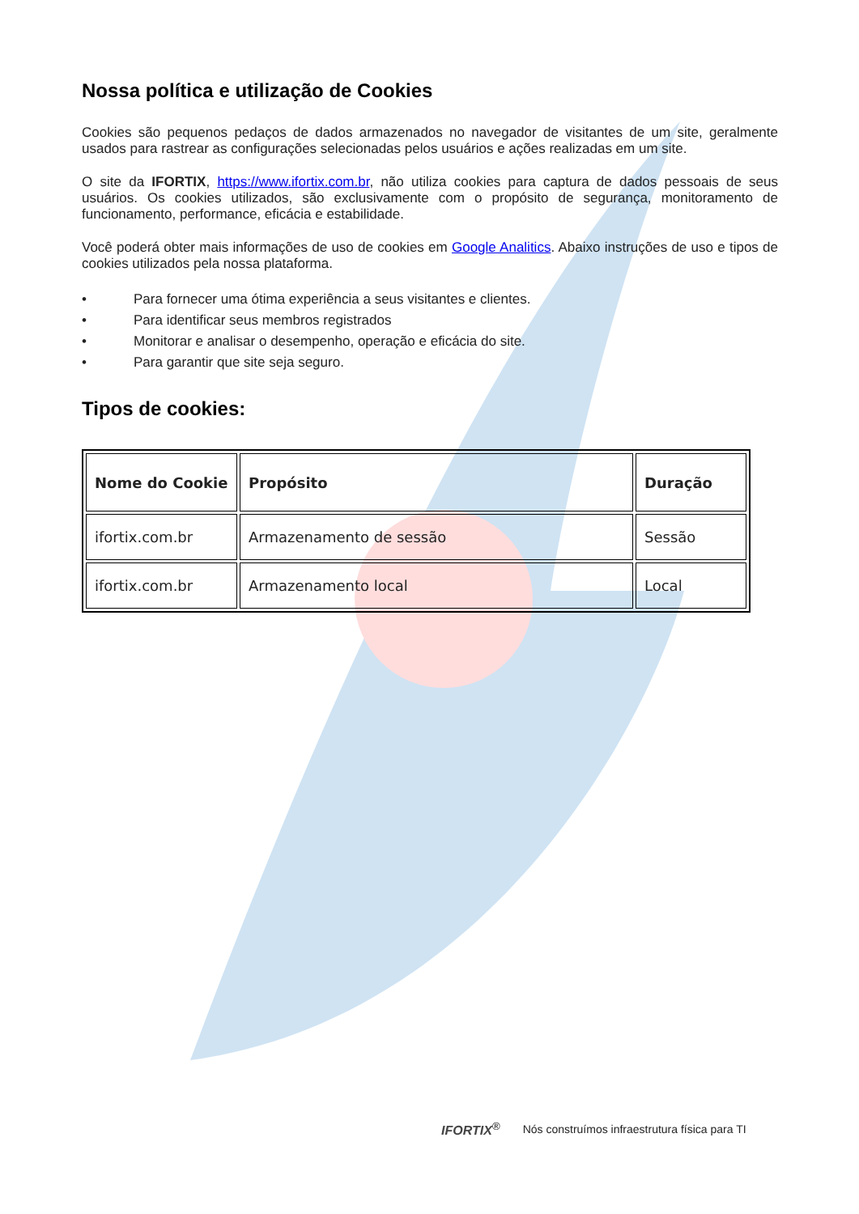Nossa política e utilização de Cookies
Cookies são pequenos pedaços de dados armazenados no navegador de visitantes de um site, geralmente usados para rastrear as configurações selecionadas pelos usuários e ações realizadas em um site.
O site da IFORTIX, https://www.ifortix.com.br, não utiliza cookies para captura de dados pessoais de seus usuários. Os cookies utilizados, são exclusivamente com o propósito de segurança, monitoramento de funcionamento, performance, eficácia e estabilidade.
Você poderá obter mais informações de uso de cookies em Google Analitics. Abaixo instruções de uso e tipos de cookies utilizados pela nossa plataforma.
• Para fornecer uma ótima experiência a seus visitantes e clientes.
• Para identificar seus membros registrados
• Monitorar e analisar o desempenho, operação e eficácia do site.
• Para garantir que site seja seguro.
Tipos de cookies:
| Nome do Cookie | Propósito | Duração |
| --- | --- | --- |
| ifortix.com.br | Armazenamento de sessão | Sessão |
| ifortix.com.br | Armazenamento local | Local |
IFORTIX<sup>®</sup> Nós construímos infraestrutura física para TI